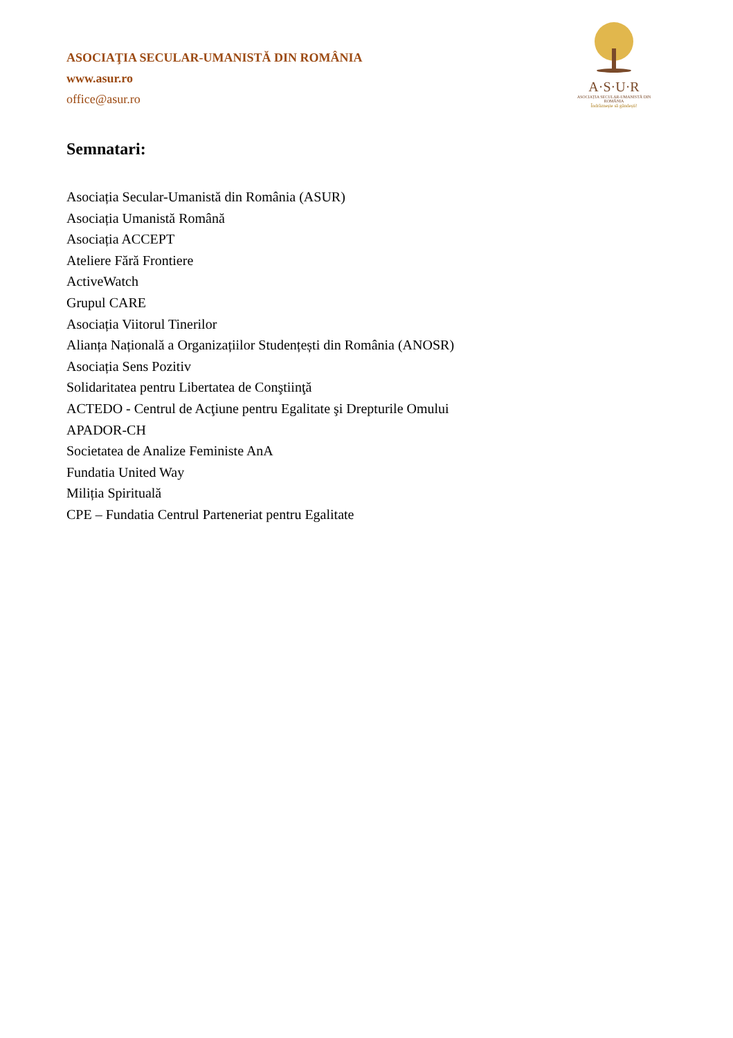A·S·U·R
ASOCIAȚIA SECULAR-UMANISTĂ DIN ROMÂNIA
Îndrăznește să gândești!
ASOCIAŢIA SECULAR-UMANISTĂ DIN ROMÂNIA
www.asur.ro
office@asur.ro
Semnatari:
Asociația Secular-Umanistă din România (ASUR)
Asociația Umanistă Română
Asociația ACCEPT
Ateliere Fără Frontiere
ActiveWatch
Grupul CARE
Asociația Viitorul Tinerilor
Alianța Națională a Organizațiilor Studențești din România (ANOSR)
Asociația Sens Pozitiv
Solidaritatea pentru Libertatea de Conştiinţă
ACTEDO - Centrul de Acţiune pentru Egalitate şi Drepturile Omului
APADOR-CH
Societatea de Analize Feministe AnA
Fundatia United Way
Miliția Spirituală
CPE – Fundatia Centrul Parteneriat pentru Egalitate